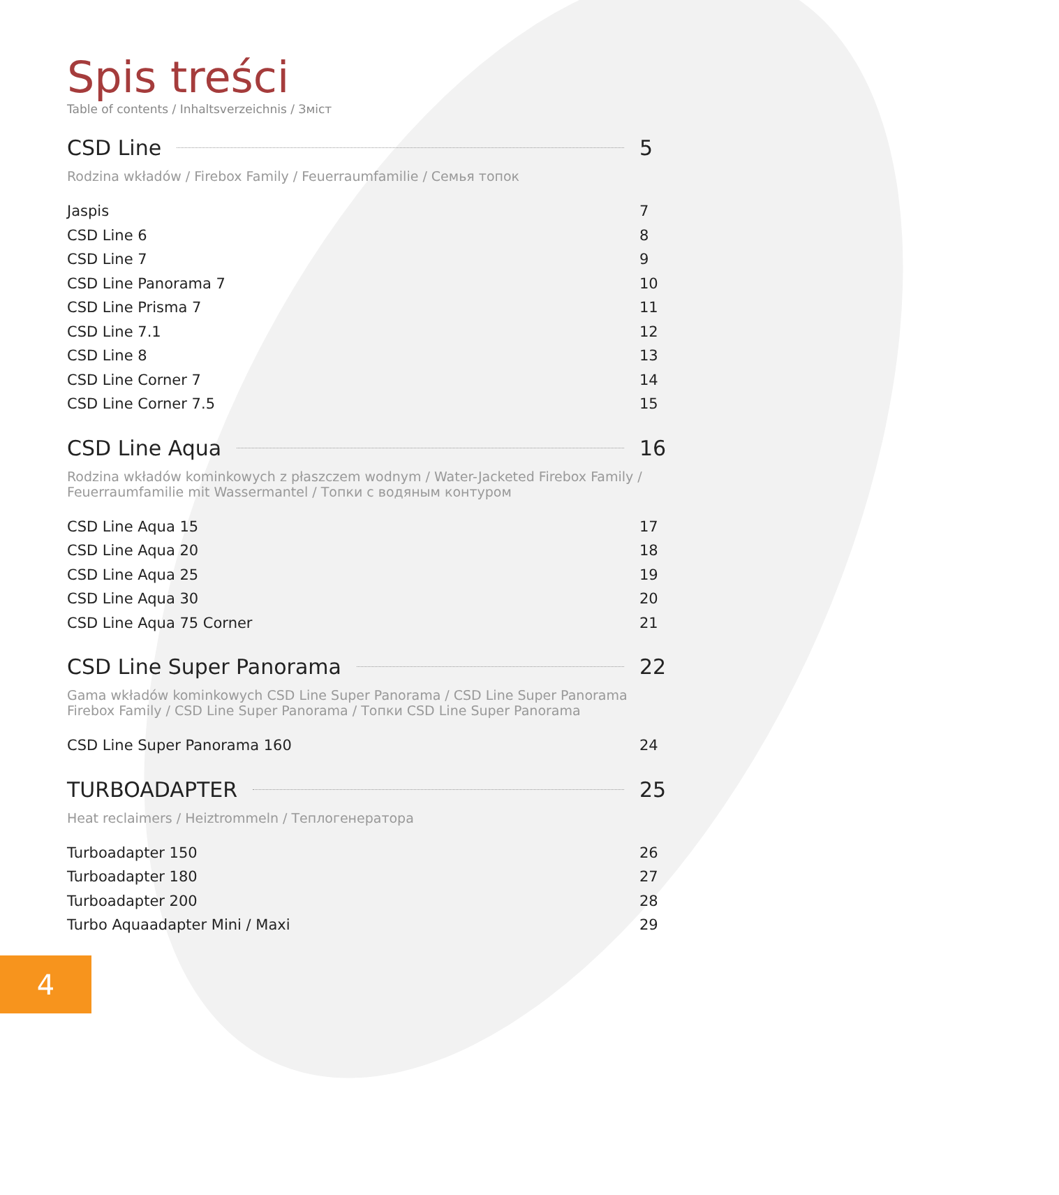Spis treści
Table of contents / Inhaltsverzeichnis / Зміст
CSD Line 5
Rodzina wkładów / Firebox Family / Feuerraumfamilie / Семья топок
Jaspis 7
CSD Line 6 8
CSD Line 7 9
CSD Line Panorama 7 10
CSD Line Prisma 7 11
CSD Line 7.1 12
CSD Line 8 13
CSD Line Corner 7 14
CSD Line Corner 7.5 15
CSD Line Aqua 16
Rodzina wkładów kominkowych z płaszczem wodnym / Water-Jacketed Firebox Family / Feuerraumfamilie mit Wassermantel / Топки с водяным контуром
CSD Line Aqua 15 17
CSD Line Aqua 20 18
CSD Line Aqua 25 19
CSD Line Aqua 30 20
CSD Line Aqua 75 Corner 21
CSD Line Super Panorama 22
Gama wkładów kominkowych CSD Line Super Panorama / CSD Line Super Panorama Firebox Family / CSD Line Super Panorama / Топки CSD Line Super Panorama
CSD Line Super Panorama 160 24
TURBOADAPTER 25
Heat reclaimers / Heiztrommeln / Теплогенератора
Turboadapter 150 26
Turboadapter 180 27
Turboadapter 200 28
Turbo Aquaadapter Mini / Maxi 29
4